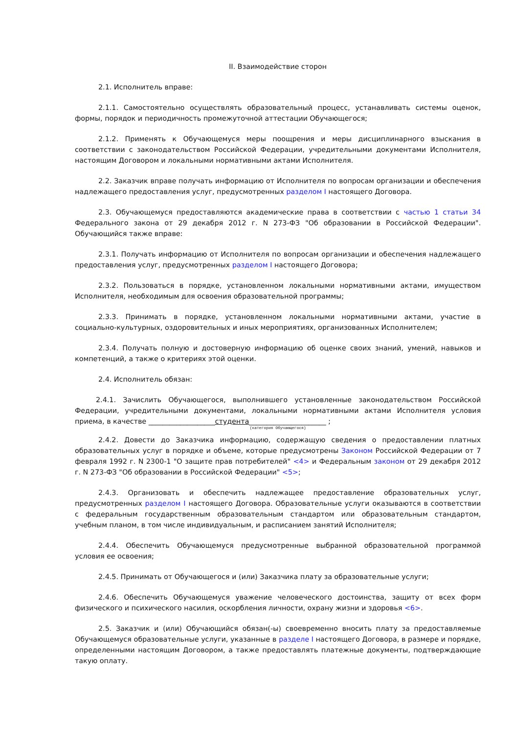II. Взаимодействие сторон
2.1. Исполнитель вправе:
2.1.1. Самостоятельно осуществлять образовательный процесс, устанавливать системы оценок, формы, порядок и периодичность промежуточной аттестации Обучающегося;
2.1.2. Применять к Обучающемуся меры поощрения и меры дисциплинарного взыскания в соответствии с законодательством Российской Федерации, учредительными документами Исполнителя, настоящим Договором и локальными нормативными актами Исполнителя.
2.2. Заказчик вправе получать информацию от Исполнителя по вопросам организации и обеспечения надлежащего предоставления услуг, предусмотренных разделом I настоящего Договора.
2.3. Обучающемуся предоставляются академические права в соответствии с частью 1 статьи 34 Федерального закона от 29 декабря 2012 г. N 273-ФЗ "Об образовании в Российской Федерации". Обучающийся также вправе:
2.3.1. Получать информацию от Исполнителя по вопросам организации и обеспечения надлежащего предоставления услуг, предусмотренных разделом I настоящего Договора;
2.3.2. Пользоваться в порядке, установленном локальными нормативными актами, имуществом Исполнителя, необходимым для освоения образовательной программы;
2.3.3. Принимать в порядке, установленном локальными нормативными актами, участие в социально-культурных, оздоровительных и иных мероприятиях, организованных Исполнителем;
2.3.4. Получать полную и достоверную информацию об оценке своих знаний, умений, навыков и компетенций, а также о критериях этой оценки.
2.4. Исполнитель обязан:
2.4.1. Зачислить Обучающегося, выполнившего установленные законодательством Российской Федерации, учредительными документами, локальными нормативными актами Исполнителя условия приема, в качестве ___________________студента______________________ ;
(категория Обучающегося)
2.4.2. Довести до Заказчика информацию, содержащую сведения о предоставлении платных образовательных услуг в порядке и объеме, которые предусмотрены Законом Российской Федерации от 7 февраля 1992 г. N 2300-1 "О защите прав потребителей" <4> и Федеральным законом от 29 декабря 2012 г. N 273-ФЗ "Об образовании в Российской Федерации" <5>;
2.4.3. Организовать и обеспечить надлежащее предоставление образовательных услуг, предусмотренных разделом I настоящего Договора. Образовательные услуги оказываются в соответствии с федеральным государственным образовательным стандартом или образовательным стандартом, учебным планом, в том числе индивидуальным, и расписанием занятий Исполнителя;
2.4.4. Обеспечить Обучающемуся предусмотренные выбранной образовательной программой условия ее освоения;
2.4.5. Принимать от Обучающегося и (или) Заказчика плату за образовательные услуги;
2.4.6. Обеспечить Обучающемуся уважение человеческого достоинства, защиту от всех форм физического и психического насилия, оскорбления личности, охрану жизни и здоровья <6>.
2.5. Заказчик и (или) Обучающийся обязан(-ы) своевременно вносить плату за предоставляемые Обучающемуся образовательные услуги, указанные в разделе I настоящего Договора, в размере и порядке, определенными настоящим Договором, а также предоставлять платежные документы, подтверждающие такую оплату.